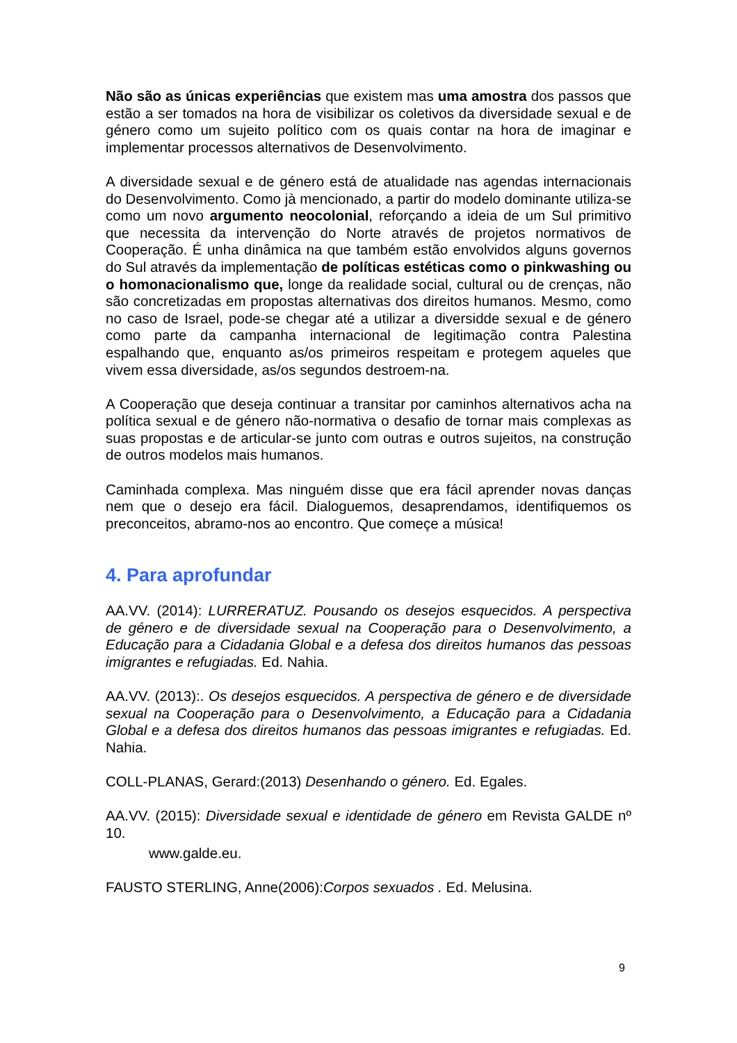Não são as únicas experiências que existem mas uma amostra dos passos que estão a ser tomados na hora de visibilizar os coletivos da diversidade sexual e de género como um sujeito político com os quais contar na hora de imaginar e implementar processos alternativos de Desenvolvimento.
A diversidade sexual e de género está de atualidade nas agendas internacionais do Desenvolvimento. Como jà mencionado, a partir do modelo dominante utiliza-se como um novo argumento neocolonial, reforçando a ideia de um Sul primitivo que necessita da intervenção do Norte através de projetos normativos de Cooperação. É unha dinâmica na que também estão envolvidos alguns governos do Sul através da implementação de políticas estéticas como o pinkwashing ou o homonacionalismo que, longe da realidade social, cultural ou de crenças, não são concretizadas em propostas alternativas dos direitos humanos. Mesmo, como no caso de Israel, pode-se chegar até a utilizar a diversidde sexual e de género como parte da campanha internacional de legitimação contra Palestina espalhando que, enquanto as/os primeiros respeitam e protegem aqueles que vivem essa diversidade, as/os segundos destroem-na.
A Cooperação que deseja continuar a transitar por caminhos alternativos acha na política sexual e de género não-normativa o desafio de tornar mais complexas as suas propostas e de articular-se junto com outras e outros sujeitos, na construção de outros modelos mais humanos.
Caminhada complexa. Mas ninguém disse que era fácil aprender novas danças nem que o desejo era fácil. Dialoguemos, desaprendamos, identifiquemos os preconceitos, abramo-nos ao encontro. Que começe a música!
4. Para aprofundar
AA.VV. (2014): LURRERATUZ. Pousando os desejos esquecidos. A perspectiva de género e de diversidade sexual na Cooperação para o Desenvolvimento, a Educação para a Cidadania Global e a defesa dos direitos humanos das pessoas imigrantes e refugiadas. Ed. Nahia.
AA.VV. (2013):. Os desejos esquecidos. A perspectiva de género e de diversidade sexual na Cooperação para o Desenvolvimento, a Educação para a Cidadania Global e a defesa dos direitos humanos das pessoas imigrantes e refugiadas. Ed. Nahia.
COLL-PLANAS, Gerard:(2013) Desenhando o género. Ed. Egales.
AA.VV. (2015): Diversidade sexual e identidade de género em Revista GALDE nº 10.
www.galde.eu.
FAUSTO STERLING, Anne(2006):Corpos sexuados . Ed. Melusina.
9